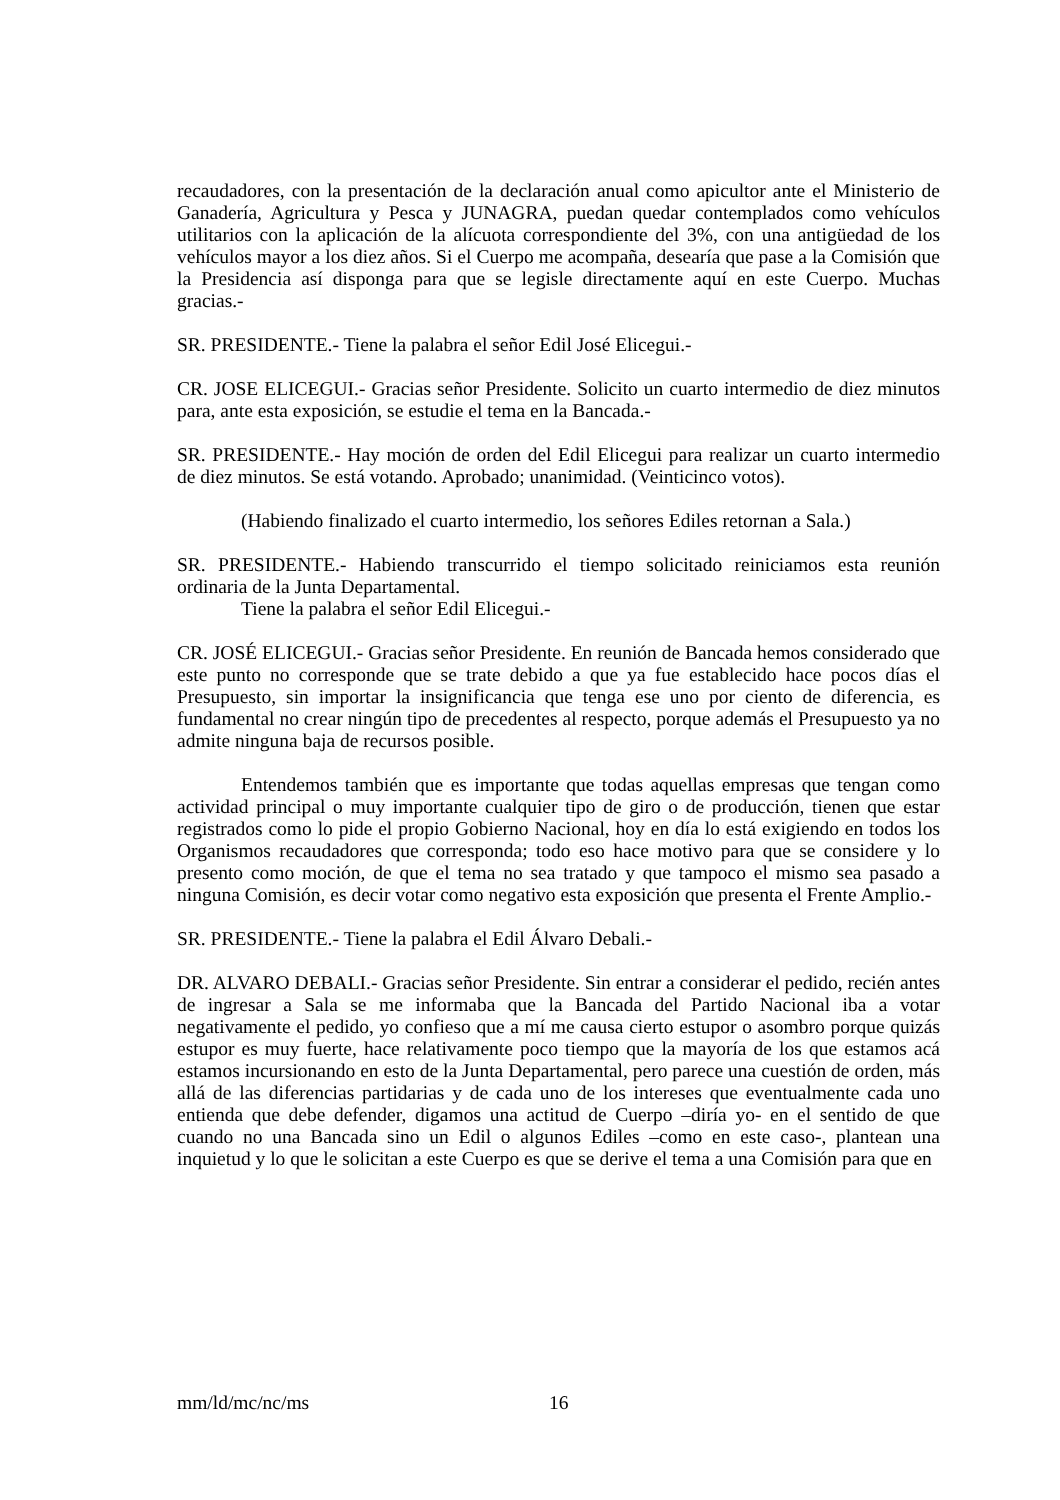recaudadores, con la presentación de la declaración anual como apicultor ante el Ministerio de Ganadería, Agricultura y Pesca y JUNAGRA, puedan quedar contemplados como vehículos utilitarios con la aplicación de la alícuota correspondiente del 3%, con una antigüedad de los vehículos mayor a los diez años. Si el Cuerpo me acompaña, desearía que pase a la Comisión que la Presidencia así disponga para que se legisle directamente aquí en este Cuerpo. Muchas gracias.-
SR. PRESIDENTE.- Tiene la palabra el señor Edil José Elicegui.-
CR. JOSE ELICEGUI.- Gracias señor Presidente. Solicito un cuarto intermedio de diez minutos para, ante esta exposición, se estudie el tema en la Bancada.-
SR. PRESIDENTE.- Hay moción de orden del Edil Elicegui para realizar un cuarto intermedio de diez minutos. Se está votando. Aprobado; unanimidad. (Veinticinco votos).
(Habiendo finalizado el cuarto intermedio, los señores Ediles retornan a Sala.)
SR. PRESIDENTE.- Habiendo transcurrido el tiempo solicitado reiniciamos esta reunión ordinaria de la Junta Departamental.
Tiene la palabra el señor Edil Elicegui.-
CR. JOSÉ ELICEGUI.- Gracias señor Presidente. En reunión de Bancada hemos considerado que este punto no corresponde que se trate debido a que ya fue establecido hace pocos días el Presupuesto, sin importar la insignificancia que tenga ese uno por ciento de diferencia, es fundamental no crear ningún tipo de precedentes al respecto, porque además el Presupuesto ya no admite ninguna baja de recursos posible.
Entendemos también que es importante que todas aquellas empresas que tengan como actividad principal o muy importante cualquier tipo de giro o de producción, tienen que estar registrados como lo pide el propio Gobierno Nacional, hoy en día lo está exigiendo en todos los Organismos recaudadores que corresponda; todo eso hace motivo para que se considere y lo presento como moción, de que el tema no sea tratado y que tampoco el mismo sea pasado a ninguna Comisión, es decir votar como negativo esta exposición que presenta el Frente Amplio.-
SR. PRESIDENTE.- Tiene la palabra el Edil Álvaro Debali.-
DR. ALVARO DEBALI.- Gracias señor Presidente. Sin entrar a considerar el pedido, recién antes de ingresar a Sala se me informaba que la Bancada del Partido Nacional iba a votar negativamente el pedido, yo confieso que a mí me causa cierto estupor o asombro porque quizás estupor es muy fuerte, hace relativamente poco tiempo que la mayoría de los que estamos acá estamos incursionando en esto de la Junta Departamental, pero parece una cuestión de orden, más allá de las diferencias partidarias y de cada uno de los intereses que eventualmente cada uno entienda que debe defender, digamos una actitud de Cuerpo –diría yo- en el sentido de que cuando no una Bancada sino un Edil o algunos Ediles –como en este caso-, plantean una inquietud y lo que le solicitan a este Cuerpo es que se derive el tema a una Comisión para que en
mm/ld/mc/nc/ms 16